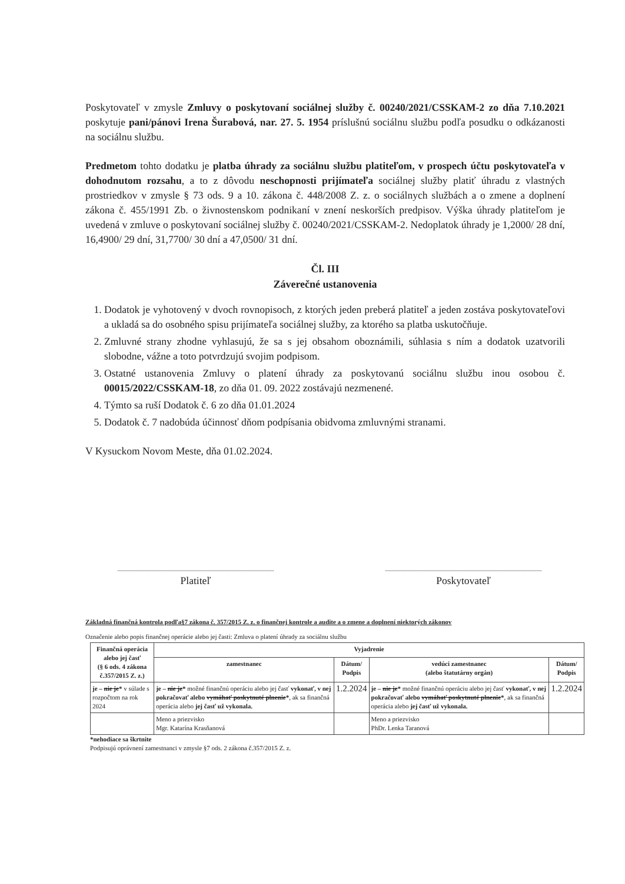Poskytovateľ v zmysle Zmluvy o poskytovaní sociálnej služby č. 00240/2021/CSSKAM-2 zo dňa 7.10.2021 poskytuje pani/pánovi Irena Šurabová, nar. 27. 5. 1954 príslušnú sociálnu službu podľa posudku o odkázanosti na sociálnu službu.
Predmetom tohto dodatku je platba úhrady za sociálnu službu platiteľom, v prospech účtu poskytovateľa v dohodnutom rozsahu, a to z dôvodu neschopnosti prijímateľa sociálnej služby platiť úhradu z vlastných prostriedkov v zmysle § 73 ods. 9 a 10. zákona č. 448/2008 Z. z. o sociálnych službách a o zmene a doplnení zákona č. 455/1991 Zb. o živnostenskom podnikaní v znení neskorších predpisov. Výška úhrady platiteľom je uvedená v zmluve o poskytovaní sociálnej služby č. 00240/2021/CSSKAM-2. Nedoplatok úhrady je 1,2000/ 28 dní, 16,4900/ 29 dní, 31,7700/ 30 dní a 47,0500/ 31 dní.
Čl. III
Záverečné ustanovenia
1. Dodatok je vyhotovený v dvoch rovnopisoch, z ktorých jeden preberá platiteľ a jeden zostáva poskytovateľovi a ukladá sa do osobného spisu prijímateľa sociálnej služby, za ktorého sa platba uskutočňuje.
2. Zmluvné strany zhodne vyhlasujú, že sa s jej obsahom oboznámili, súhlasia s ním a dodatok uzatvorili slobodne, vážne a toto potvrdzujú svojim podpisom.
3. Ostatné ustanovenia Zmluvy o platení úhrady za poskytovanú sociálnu službu inou osobou č. 00015/2022/CSSKAM-18, zo dňa 01. 09. 2022 zostávajú nezmenené.
4. Týmto sa ruší Dodatok č. 6 zo dňa 01.01.2024
5. Dodatok č. 7 nadobúda účinnosť dňom podpísania obidvoma zmluvnými stranami.
V Kysuckom Novom Meste, dňa 01.02.2024.
Platiteľ Poskytovateľ
Základná finančná kontrola podľa§7 zákona č. 357/2015 Z. z. o finančnej kontrole a audite a o zmene a doplnení niektorých zákonov
Označenie alebo popis finančnej operácie alebo jej časti: Zmluva o platení úhrady za sociálnu službu
| Finančná operácia alebo jej časť (§ 6 ods. 4 zákona č.357/2015 Z. z.) | Vyjadrenie | | | |
| --- | --- | --- | --- | --- |
| | zamestnanec | Dátum/ Podpis | vedúci zamestnanec (alebo štatutárny orgán) | Dátum/ Podpis |
| je – nie je * v súlade s rozpočtom na rok 2024 | je – nie je * možné finančnú operáciu alebo jej časť vykonať, v nej pokračovať alebo vymáhať poskytnuté plnenie * , ak sa finančná operácia alebo jej časť už vykonala. | 1.2.2024 | je – nie je * možné finančnú operáciu alebo jej časť vykonať, v nej pokračovať alebo vymáhať poskytnuté plnenie * , ak sa finančná operácia alebo jej časť už vykonala. | 1.2.2024 |
| | Meno a priezvisko Mgr. Katarína Krasňanová | | Meno a priezvisko PhDr. Lenka Taranová | |
*nehodiace sa škrtnite
Podpisujú oprávnení zamestnanci v zmysle §7 ods. 2 zákona č.357/2015 Z. z.